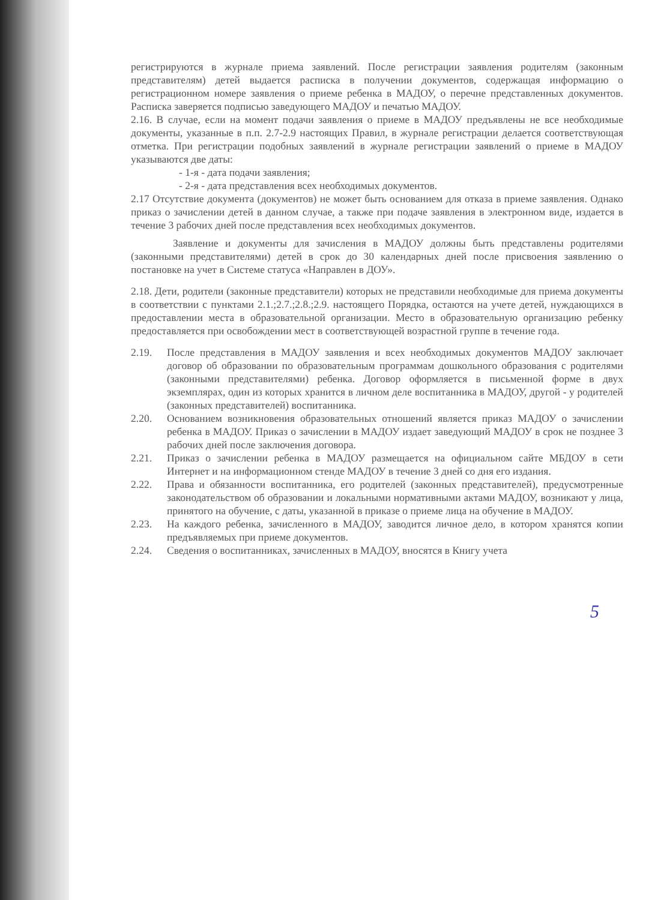регистрируются в журнале приема заявлений. После регистрации заявления родителям (законным представителям) детей выдается расписка в получении документов, содержащая информацию о регистрационном номере заявления о приеме ребенка в МАДОУ, о перечне представленных документов. Расписка заверяется подписью заведующего МАДОУ и печатью МАДОУ.
2.16. В случае, если на момент подачи заявления о приеме в МАДОУ предъявлены не все необходимые документы, указанные в п.п. 2.7-2.9 настоящих Правил, в журнале регистрации делается соответствующая отметка. При регистрации подобных заявлений в журнале регистрации заявлений о приеме в МАДОУ указываются две даты:
- 1-я - дата подачи заявления;
- 2-я - дата представления всех необходимых документов.
2.17 Отсутствие документа (документов) не может быть основанием для отказа в приеме заявления. Однако приказ о зачислении детей в данном случае, а также при подаче заявления в электронном виде, издается в течение 3 рабочих дней после представления всех необходимых документов.
Заявление и документы для зачисления в МАДОУ должны быть представлены родителями (законными представителями) детей в срок до 30 календарных дней после присвоения заявлению о постановке на учет в Системе статуса «Направлен в ДОУ».
2.18. Дети, родители (законные представители) которых не представили необходимые для приема документы в соответствии с пунктами 2.1.;2.7.;2.8.;2.9. настоящего Порядка, остаются на учете детей, нуждающихся в предоставлении места в образовательной организации. Место в образовательную организацию ребенку предоставляется при освобождении мест в соответствующей возрастной группе в течение года.
2.19. После представления в МАДОУ заявления и всех необходимых документов МАДОУ заключает договор об образовании по образовательным программам дошкольного образования с родителями (законными представителями) ребенка. Договор оформляется в письменной форме в двух экземплярах, один из которых хранится в личном деле воспитанника в МАДОУ, другой - у родителей (законных представителей) воспитанника.
2.20. Основанием возникновения образовательных отношений является приказ МАДОУ о зачислении ребенка в МАДОУ. Приказ о зачислении в МАДОУ издает заведующий МАДОУ в срок не позднее 3 рабочих дней после заключения договора.
2.21. Приказ о зачислении ребенка в МАДОУ размещается на официальном сайте МБДОУ в сети Интернет и на информационном стенде МАДОУ в течение 3 дней со дня его издания.
2.22. Права и обязанности воспитанника, его родителей (законных представителей), предусмотренные законодательством об образовании и локальными нормативными актами МАДОУ, возникают у лица, принятого на обучение, с даты, указанной в приказе о приеме лица на обучение в МАДОУ.
2.23. На каждого ребенка, зачисленного в МАДОУ, заводится личное дело, в котором хранятся копии предъявляемых при приеме документов.
2.24. Сведения о воспитанниках, зачисленных в МАДОУ, вносятся в Книгу учета
5